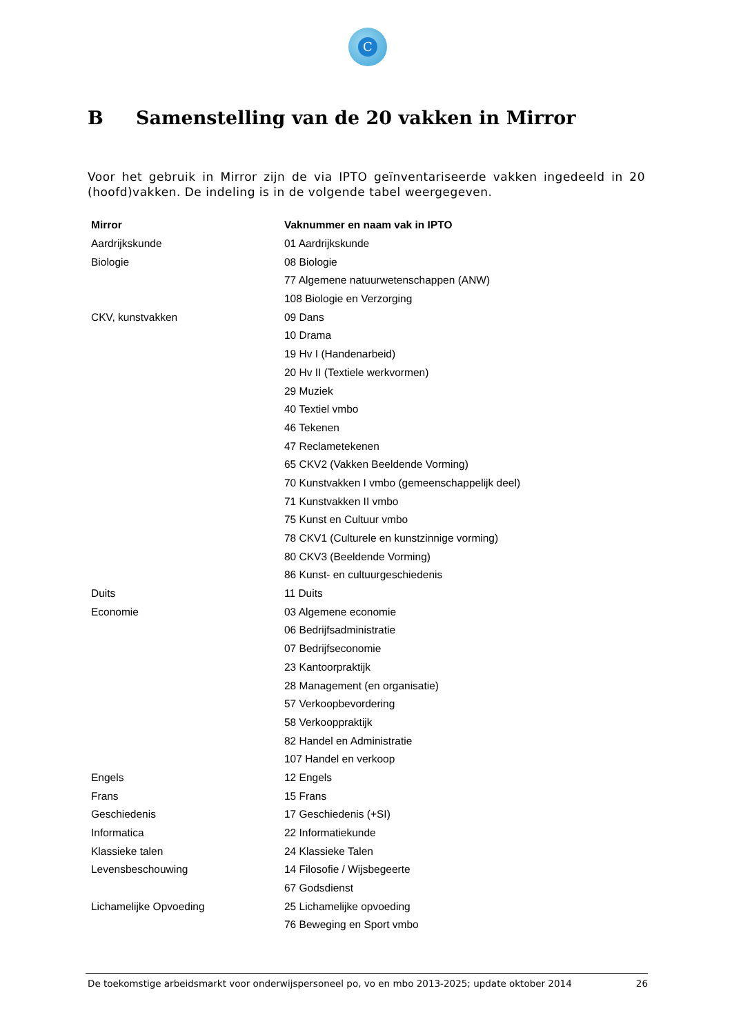C
B Samenstelling van de 20 vakken in Mirror
Voor het gebruik in Mirror zijn de via IPTO geïnventariseerde vakken ingedeeld in 20 (hoofd)vakken. De indeling is in de volgende tabel weergegeven.
| Mirror | Vaknummer en naam vak in IPTO |
| --- | --- |
| Aardrijkskunde | 01 Aardrijkskunde |
| Biologie | 08 Biologie |
| | 77 Algemene natuurwetenschappen (ANW) |
| | 108 Biologie en Verzorging |
| CKV, kunstvakken | 09 Dans |
| | 10 Drama |
| | 19 Hv I (Handenarbeid) |
| | 20 Hv II (Textiele werkvormen) |
| | 29 Muziek |
| | 40 Textiel vmbo |
| | 46 Tekenen |
| | 47 Reclametekenen |
| | 65 CKV2 (Vakken Beeldende Vorming) |
| | 70 Kunstvakken I vmbo (gemeenschappelijk deel) |
| | 71 Kunstvakken II vmbo |
| | 75 Kunst en Cultuur vmbo |
| | 78 CKV1 (Culturele en kunstzinnige vorming) |
| | 80 CKV3 (Beeldende Vorming) |
| | 86 Kunst- en cultuurgeschiedenis |
| Duits | 11 Duits |
| Economie | 03 Algemene economie |
| | 06 Bedrijfsadministratie |
| | 07 Bedrijfseconomie |
| | 23 Kantoorpraktijk |
| | 28 Management (en organisatie) |
| | 57 Verkoopbevordering |
| | 58 Verkooppraktijk |
| | 82 Handel en Administratie |
| | 107 Handel en verkoop |
| Engels | 12 Engels |
| Frans | 15 Frans |
| Geschiedenis | 17 Geschiedenis (+SI) |
| Informatica | 22 Informatiekunde |
| Klassieke talen | 24 Klassieke Talen |
| Levensbeschouwing | 14 Filosofie / Wijsbegeerte |
| | 67 Godsdienst |
| Lichamelijke Opvoeding | 25 Lichamelijke opvoeding |
| | 76 Beweging en Sport vmbo |
De toekomstige arbeidsmarkt voor onderwijspersoneel po, vo en mbo 2013-2025; update oktober 2014 26